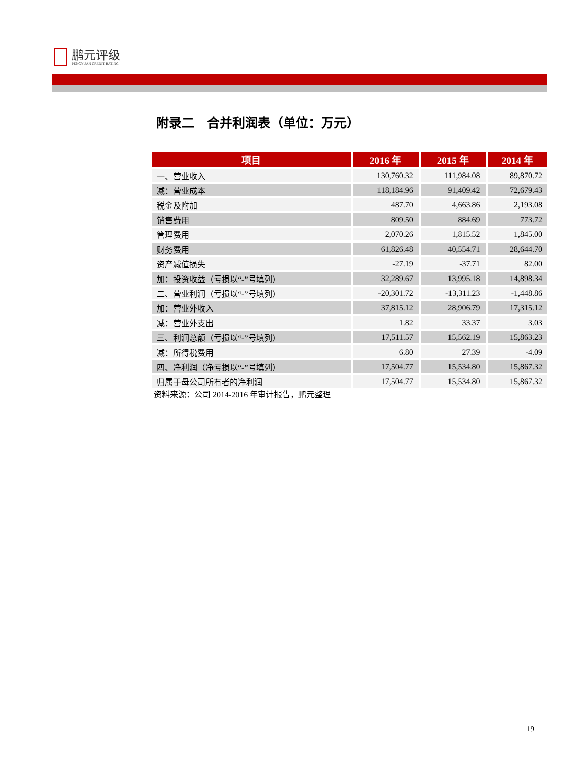鹏元评级
PENGYUAN CREDIT RATING
附录二　合并利润表（单位：万元）
| 项目 | 2016 年 | 2015 年 | 2014 年 |
| --- | --- | --- | --- |
| 一、营业收入 | 130,760.32 | 111,984.08 | 89,870.72 |
| 减：营业成本 | 118,184.96 | 91,409.42 | 72,679.43 |
| 税金及附加 | 487.70 | 4,663.86 | 2,193.08 |
| 销售费用 | 809.50 | 884.69 | 773.72 |
| 管理费用 | 2,070.26 | 1,815.52 | 1,845.00 |
| 财务费用 | 61,826.48 | 40,554.71 | 28,644.70 |
| 资产减值损失 | -27.19 | -37.71 | 82.00 |
| 加：投资收益（亏损以“-”号填列） | 32,289.67 | 13,995.18 | 14,898.34 |
| 二、营业利润（亏损以“-”号填列） | -20,301.72 | -13,311.23 | -1,448.86 |
| 加：营业外收入 | 37,815.12 | 28,906.79 | 17,315.12 |
| 减：营业外支出 | 1.82 | 33.37 | 3.03 |
| 三、利润总额（亏损以“-”号填列） | 17,511.57 | 15,562.19 | 15,863.23 |
| 减：所得税费用 | 6.80 | 27.39 | -4.09 |
| 四、净利润（净亏损以“-”号填列） | 17,504.77 | 15,534.80 | 15,867.32 |
| 归属于母公司所有者的净利润 | 17,504.77 | 15,534.80 | 15,867.32 |
资料来源：公司 2014-2016 年审计报告，鹏元整理
19